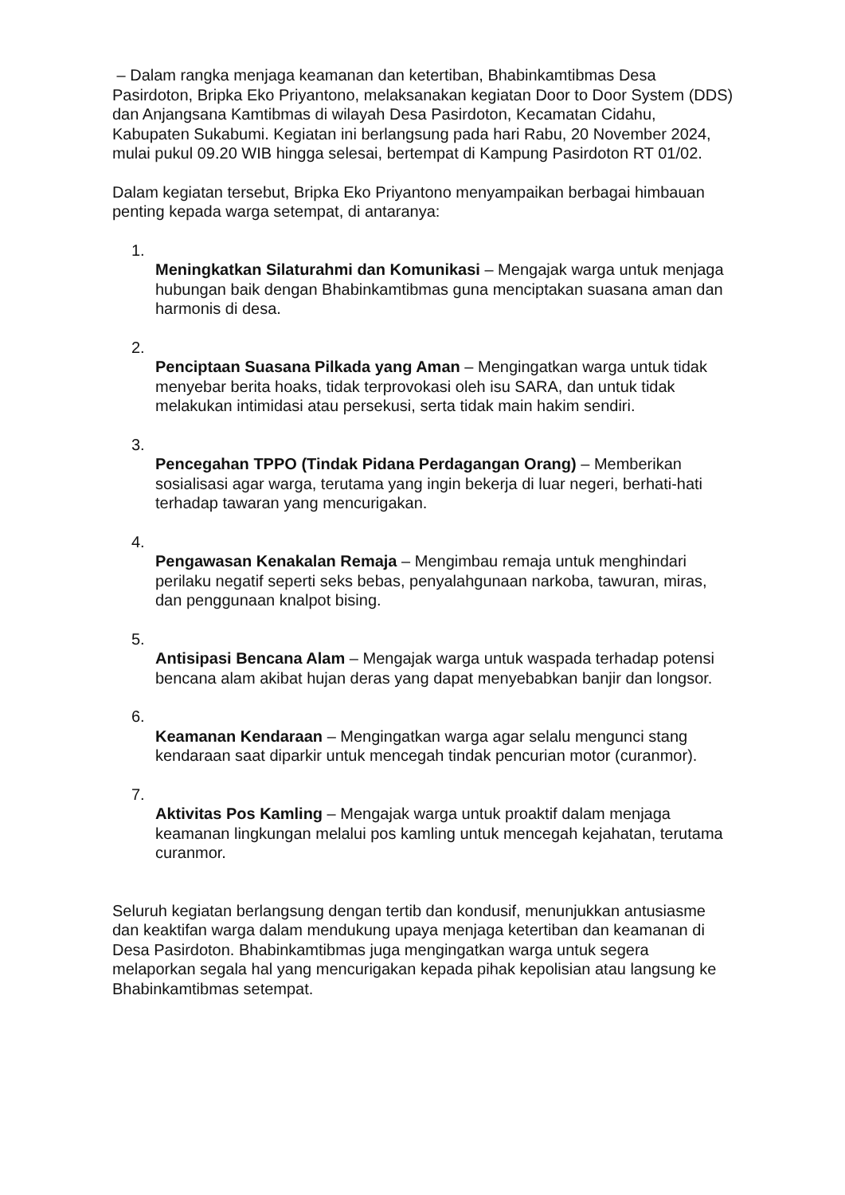– Dalam rangka menjaga keamanan dan ketertiban, Bhabinkamtibmas Desa Pasirdoton, Bripka Eko Priyantono, melaksanakan kegiatan Door to Door System (DDS) dan Anjangsana Kamtibmas di wilayah Desa Pasirdoton, Kecamatan Cidahu, Kabupaten Sukabumi. Kegiatan ini berlangsung pada hari Rabu, 20 November 2024, mulai pukul 09.20 WIB hingga selesai, bertempat di Kampung Pasirdoton RT 01/02.
Dalam kegiatan tersebut, Bripka Eko Priyantono menyampaikan berbagai himbauan penting kepada warga setempat, di antaranya:
1.
Meningkatkan Silaturahmi dan Komunikasi – Mengajak warga untuk menjaga hubungan baik dengan Bhabinkamtibmas guna menciptakan suasana aman dan harmonis di desa.
2.
Penciptaan Suasana Pilkada yang Aman – Mengingatkan warga untuk tidak menyebar berita hoaks, tidak terprovokasi oleh isu SARA, dan untuk tidak melakukan intimidasi atau persekusi, serta tidak main hakim sendiri.
3.
Pencegahan TPPO (Tindak Pidana Perdagangan Orang) – Memberikan sosialisasi agar warga, terutama yang ingin bekerja di luar negeri, berhati-hati terhadap tawaran yang mencurigakan.
4.
Pengawasan Kenakalan Remaja – Mengimbau remaja untuk menghindari perilaku negatif seperti seks bebas, penyalahgunaan narkoba, tawuran, miras, dan penggunaan knalpot bising.
5.
Antisipasi Bencana Alam – Mengajak warga untuk waspada terhadap potensi bencana alam akibat hujan deras yang dapat menyebabkan banjir dan longsor.
6.
Keamanan Kendaraan – Mengingatkan warga agar selalu mengunci stang kendaraan saat diparkir untuk mencegah tindak pencurian motor (curanmor).
7.
Aktivitas Pos Kamling – Mengajak warga untuk proaktif dalam menjaga keamanan lingkungan melalui pos kamling untuk mencegah kejahatan, terutama curanmor.
Seluruh kegiatan berlangsung dengan tertib dan kondusif, menunjukkan antusiasme dan keaktifan warga dalam mendukung upaya menjaga ketertiban dan keamanan di Desa Pasirdoton. Bhabinkamtibmas juga mengingatkan warga untuk segera melaporkan segala hal yang mencurigakan kepada pihak kepolisian atau langsung ke Bhabinkamtibmas setempat.